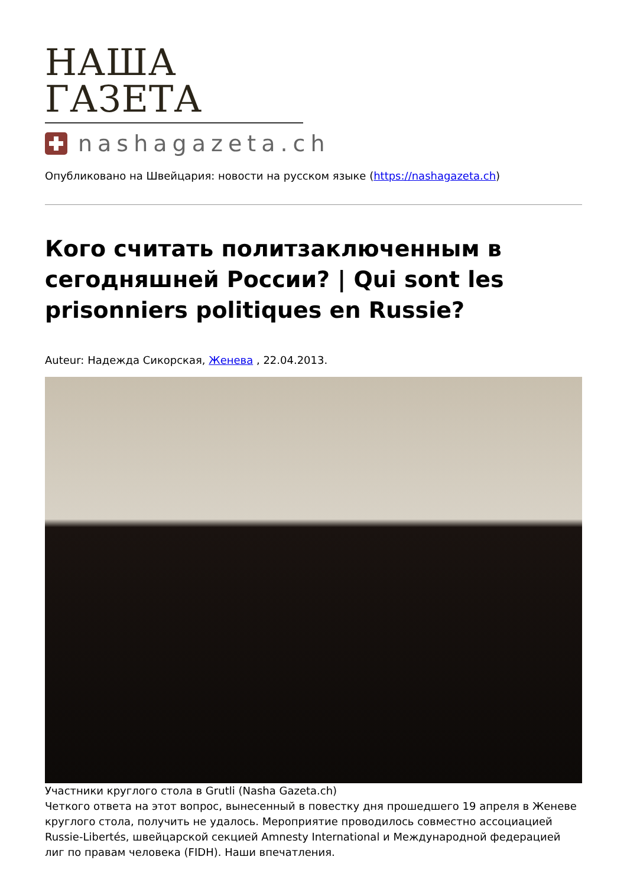НАША ГАЗЕТА
nashagazeta.ch
Опубликовано на Швейцария: новости на русском языке (https://nashagazeta.ch)
Кого считать политзаключенным в сегодняшней России? | Qui sont les prisonniers politiques en Russie?
Auteur: Надежда Сикорская, Женева , 22.04.2013.
Участники круглого стола в Grutli (Nasha Gazeta.ch)
Четкого ответа на этот вопрос, вынесенный в повестку дня прошедшего 19 апреля в Женеве круглого стола, получить не удалось. Мероприятие проводилось совместно ассоциацией Russie-Libertés, швейцарской секцией Amnesty International и Международной федерацией лиг по правам человека (FIDH). Наши впечатления.